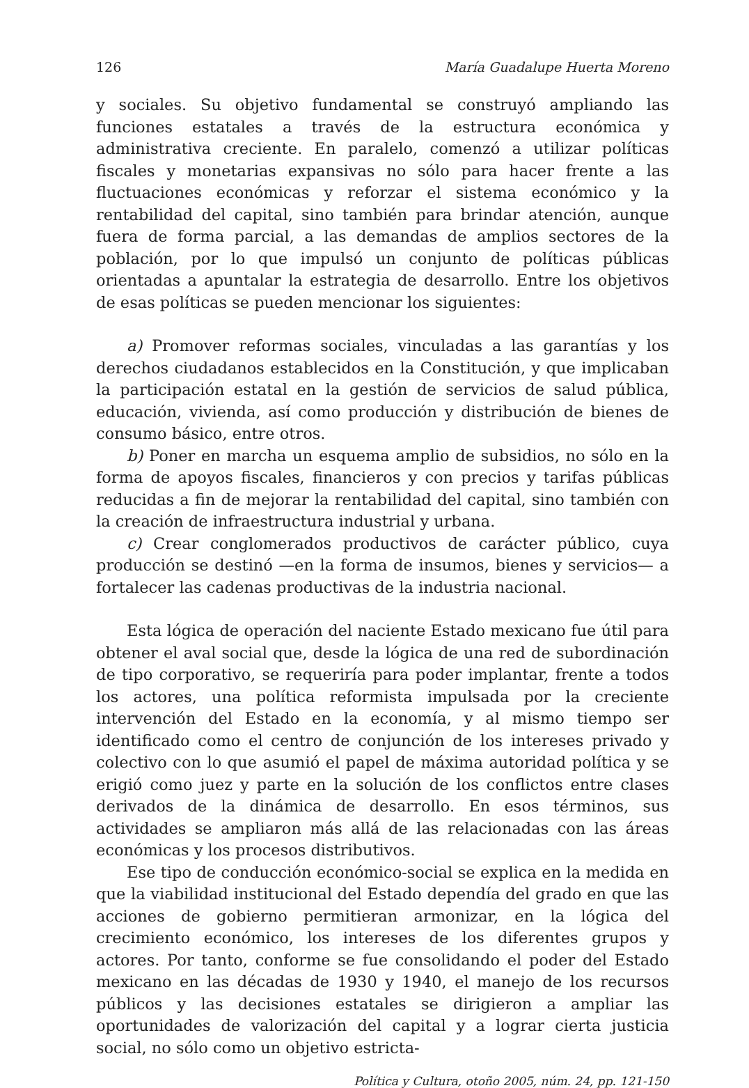126 María Guadalupe Huerta Moreno
y sociales. Su objetivo fundamental se construyó ampliando las funciones estatales a través de la estructura económica y administrativa creciente. En paralelo, comenzó a utilizar políticas fiscales y monetarias expansivas no sólo para hacer frente a las fluctuaciones económicas y reforzar el sistema económico y la rentabilidad del capital, sino también para brindar atención, aunque fuera de forma parcial, a las demandas de amplios sectores de la población, por lo que impulsó un conjunto de políticas públicas orientadas a apuntalar la estrategia de desarrollo. Entre los objetivos de esas políticas se pueden mencionar los siguientes:
a) Promover reformas sociales, vinculadas a las garantías y los derechos ciudadanos establecidos en la Constitución, y que implicaban la participación estatal en la gestión de servicios de salud pública, educación, vivienda, así como producción y distribución de bienes de consumo básico, entre otros.
b) Poner en marcha un esquema amplio de subsidios, no sólo en la forma de apoyos fiscales, financieros y con precios y tarifas públicas reducidas a fin de mejorar la rentabilidad del capital, sino también con la creación de infraestructura industrial y urbana.
c) Crear conglomerados productivos de carácter público, cuya producción se destinó —en la forma de insumos, bienes y servicios— a fortalecer las cadenas productivas de la industria nacional.
Esta lógica de operación del naciente Estado mexicano fue útil para obtener el aval social que, desde la lógica de una red de subordinación de tipo corporativo, se requeriría para poder implantar, frente a todos los actores, una política reformista impulsada por la creciente intervención del Estado en la economía, y al mismo tiempo ser identificado como el centro de conjunción de los intereses privado y colectivo con lo que asumió el papel de máxima autoridad política y se erigió como juez y parte en la solución de los conflictos entre clases derivados de la dinámica de desarrollo. En esos términos, sus actividades se ampliaron más allá de las relacionadas con las áreas económicas y los procesos distributivos.
Ese tipo de conducción económico-social se explica en la medida en que la viabilidad institucional del Estado dependía del grado en que las acciones de gobierno permitieran armonizar, en la lógica del crecimiento económico, los intereses de los diferentes grupos y actores. Por tanto, conforme se fue consolidando el poder del Estado mexicano en las décadas de 1930 y 1940, el manejo de los recursos públicos y las decisiones estatales se dirigieron a ampliar las oportunidades de valorización del capital y a lograr cierta justicia social, no sólo como un objetivo estricta-
Política y Cultura, otoño 2005, núm. 24, pp. 121-150